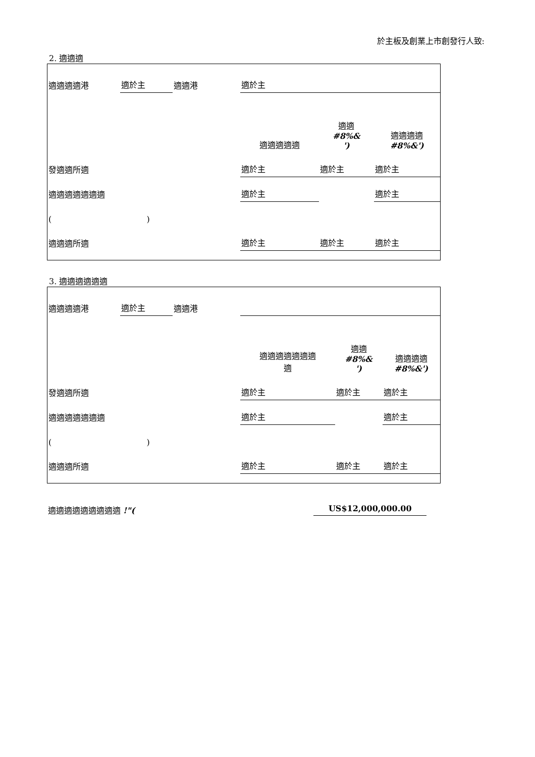於主板及創業上市創發行人致:
2. 適適適
| 適適適適港 | 適於主 | 適適港 | 適於主 | | |
| | | | 適適適適適 | 適適 #8%& ') | 適適適適 #8%&') |
| 發適適所適 | | | 適於主 | 適於主 | 適於主 |
| 適適適適適適適 | | | 適於主 | | 適於主 |
| ( ) | | | | | |
| 適適適所適 | | | 適於主 | 適於主 | 適於主 |
3. 適適適適適適
| 適適適適港 | 適於主 | 適適港 | | | |
| | | | 適適適適適適適 適 | 適適 #8%& ') | 適適適適 #8%&') |
| 發適適所適 | | | 適於主 | 適於主 | 適於主 |
| 適適適適適適適 | | | 適於主 | | 適於主 |
| ( ) | | | | | |
| 適適適所適 | | | 適於主 | 適於主 | 適於主 |
適適適適適適適適適 !"( US$12,000,000.00